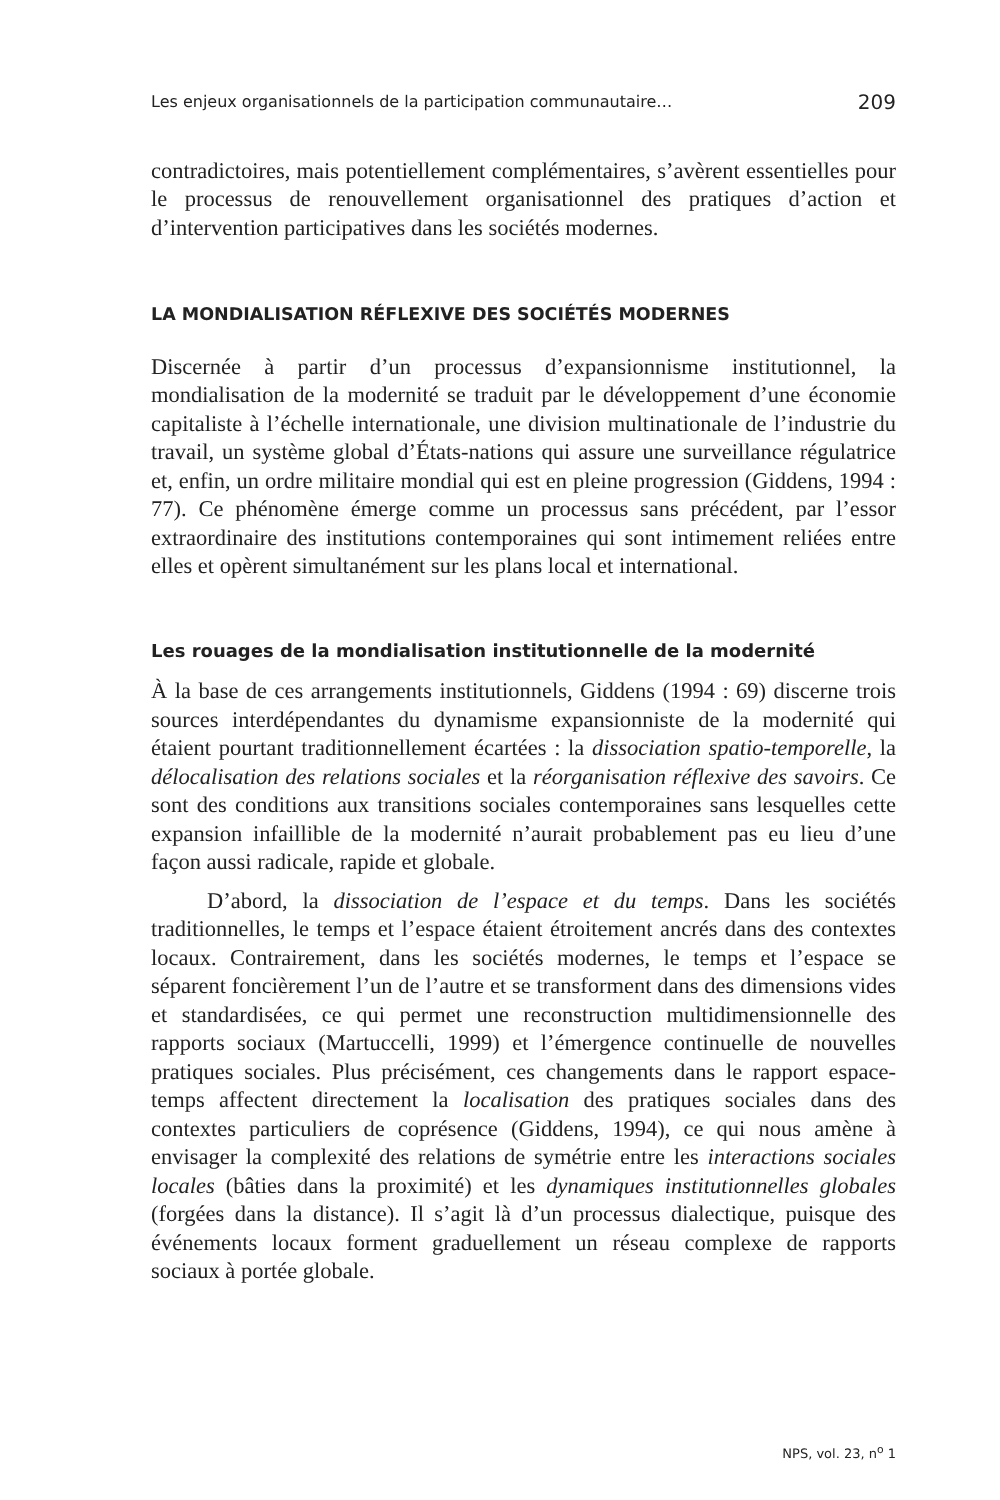Les enjeux organisationnels de la participation communautaire… 209
contradictoires, mais potentiellement complémentaires, s’avèrent essentielles pour le processus de renouvellement organisationnel des pratiques d’action et d’intervention participatives dans les sociétés modernes.
LA MONDIALISATION RÉFLEXIVE DES SOCIÉTÉS MODERNES
Discernée à partir d’un processus d’expansionnisme institutionnel, la mondialisation de la modernité se traduit par le développement d’une économie capitaliste à l’échelle internationale, une division multinationale de l’industrie du travail, un système global d’États-nations qui assure une surveillance régulatrice et, enfin, un ordre militaire mondial qui est en pleine progression (Giddens, 1994 : 77). Ce phénomène émerge comme un processus sans précédent, par l’essor extraordinaire des institutions contemporaines qui sont intimement reliées entre elles et opèrent simultanément sur les plans local et international.
Les rouages de la mondialisation institutionnelle de la modernité
À la base de ces arrangements institutionnels, Giddens (1994 : 69) discerne trois sources interdépendantes du dynamisme expansionniste de la modernité qui étaient pourtant traditionnellement écartées : la dissociation spatio-temporelle, la délocalisation des relations sociales et la réorganisation réflexive des savoirs. Ce sont des conditions aux transitions sociales contemporaines sans lesquelles cette expansion infaillible de la modernité n’aurait probablement pas eu lieu d’une façon aussi radicale, rapide et globale.
D’abord, la dissociation de l’espace et du temps. Dans les sociétés traditionnelles, le temps et l’espace étaient étroitement ancrés dans des contextes locaux. Contrairement, dans les sociétés modernes, le temps et l’espace se séparent foncièrement l’un de l’autre et se transforment dans des dimensions vides et standardisées, ce qui permet une reconstruction multidimensionnelle des rapports sociaux (Martuccelli, 1999) et l’émergence continuelle de nouvelles pratiques sociales. Plus précisément, ces changements dans le rapport espace-temps affectent directement la localisation des pratiques sociales dans des contextes particuliers de coprésence (Giddens, 1994), ce qui nous amène à envisager la complexité des relations de symétrie entre les interactions sociales locales (bâties dans la proximité) et les dynamiques institutionnelles globales (forgées dans la distance). Il s’agit là d’un processus dialectique, puisque des événements locaux forment graduellement un réseau complexe de rapports sociaux à portée globale.
NPS, vol. 23, n<sup>o</sup> 1